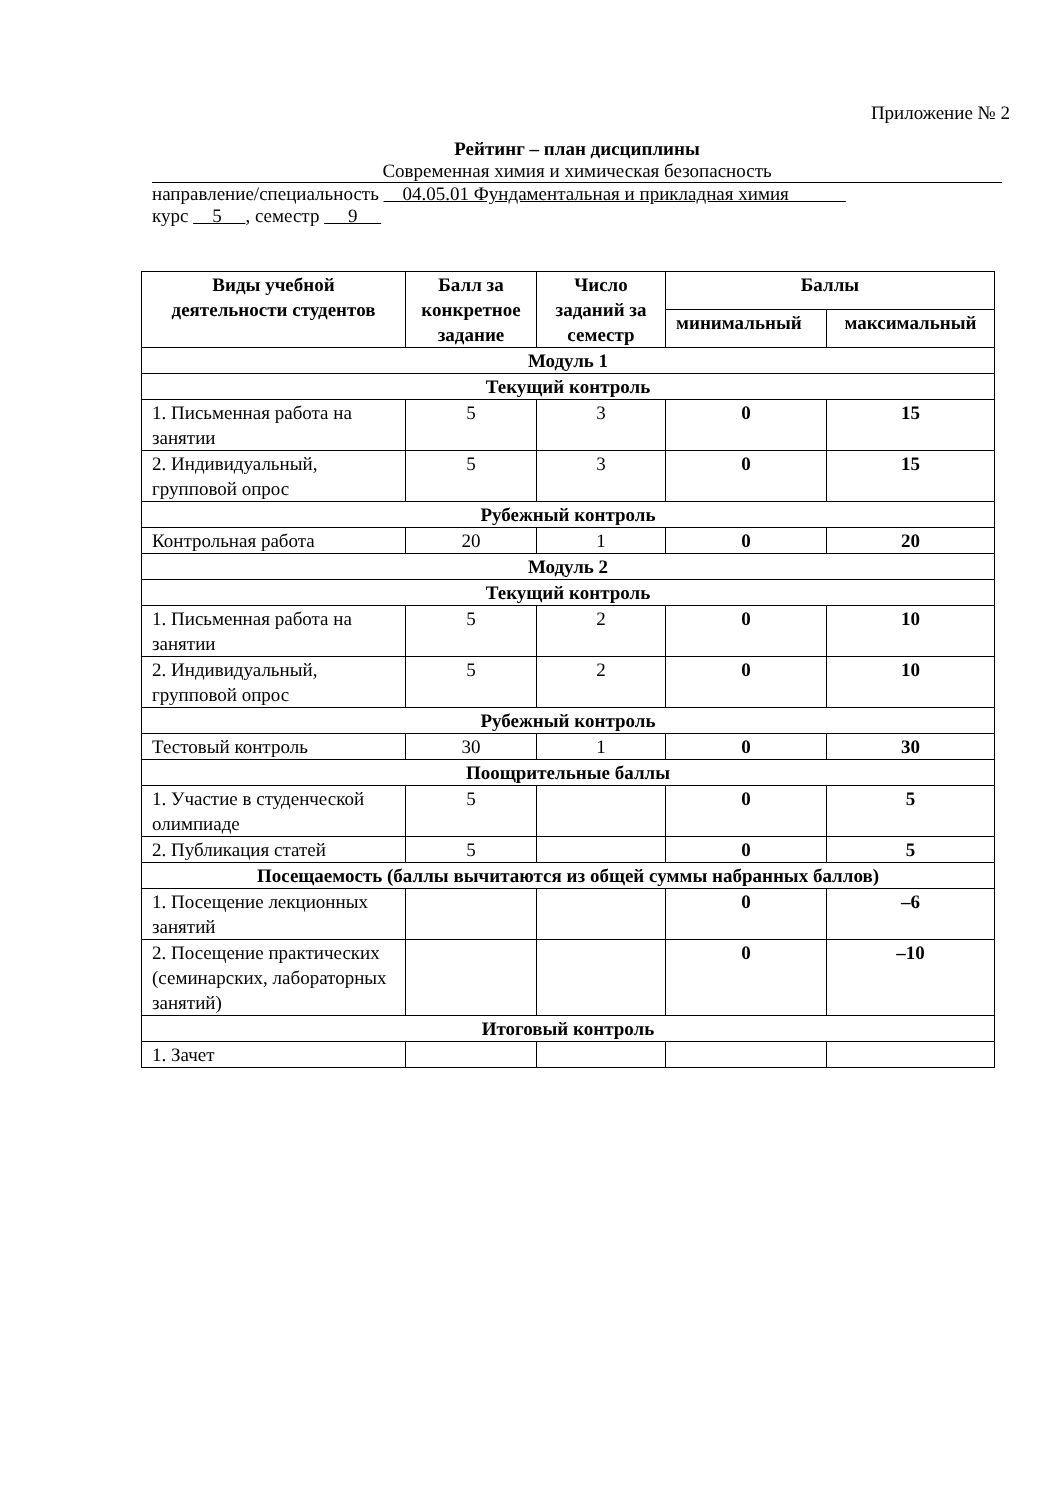Приложение № 2
Рейтинг – план дисциплины
Современная химия и химическая безопасность
направление/специальность 04.05.01 Фундаментальная и прикладная химия
курс 5 , семестр 9
| Виды учебной деятельности студентов | Балл за конкретное задание | Число заданий за семестр | Баллы | |
| --- | --- | --- | --- | --- |
| | | | минимальный | максимальный |
| Модуль 1 | | | | |
| Текущий контроль | | | | |
| 1. Письменная работа на занятии | 5 | 3 | 0 | 15 |
| 2. Индивидуальный, групповой опрос | 5 | 3 | 0 | 15 |
| Рубежный контроль | | | | |
| Контрольная работа | 20 | 1 | 0 | 20 |
| Модуль 2 | | | | |
| Текущий контроль | | | | |
| 1. Письменная работа на занятии | 5 | 2 | 0 | 10 |
| 2. Индивидуальный, групповой опрос | 5 | 2 | 0 | 10 |
| Рубежный контроль | | | | |
| Тестовый контроль | 30 | 1 | 0 | 30 |
| Поощрительные баллы | | | | |
| 1. Участие в студенческой олимпиаде | 5 | | 0 | 5 |
| 2. Публикация статей | 5 | | 0 | 5 |
| Посещаемость (баллы вычитаются из общей суммы набранных баллов) | | | | |
| 1. Посещение лекционных занятий | | | 0 | –6 |
| 2. Посещение практических (семинарских, лабораторных занятий) | | | 0 | –10 |
| Итоговый контроль | | | | |
| 1. Зачет | | | | |